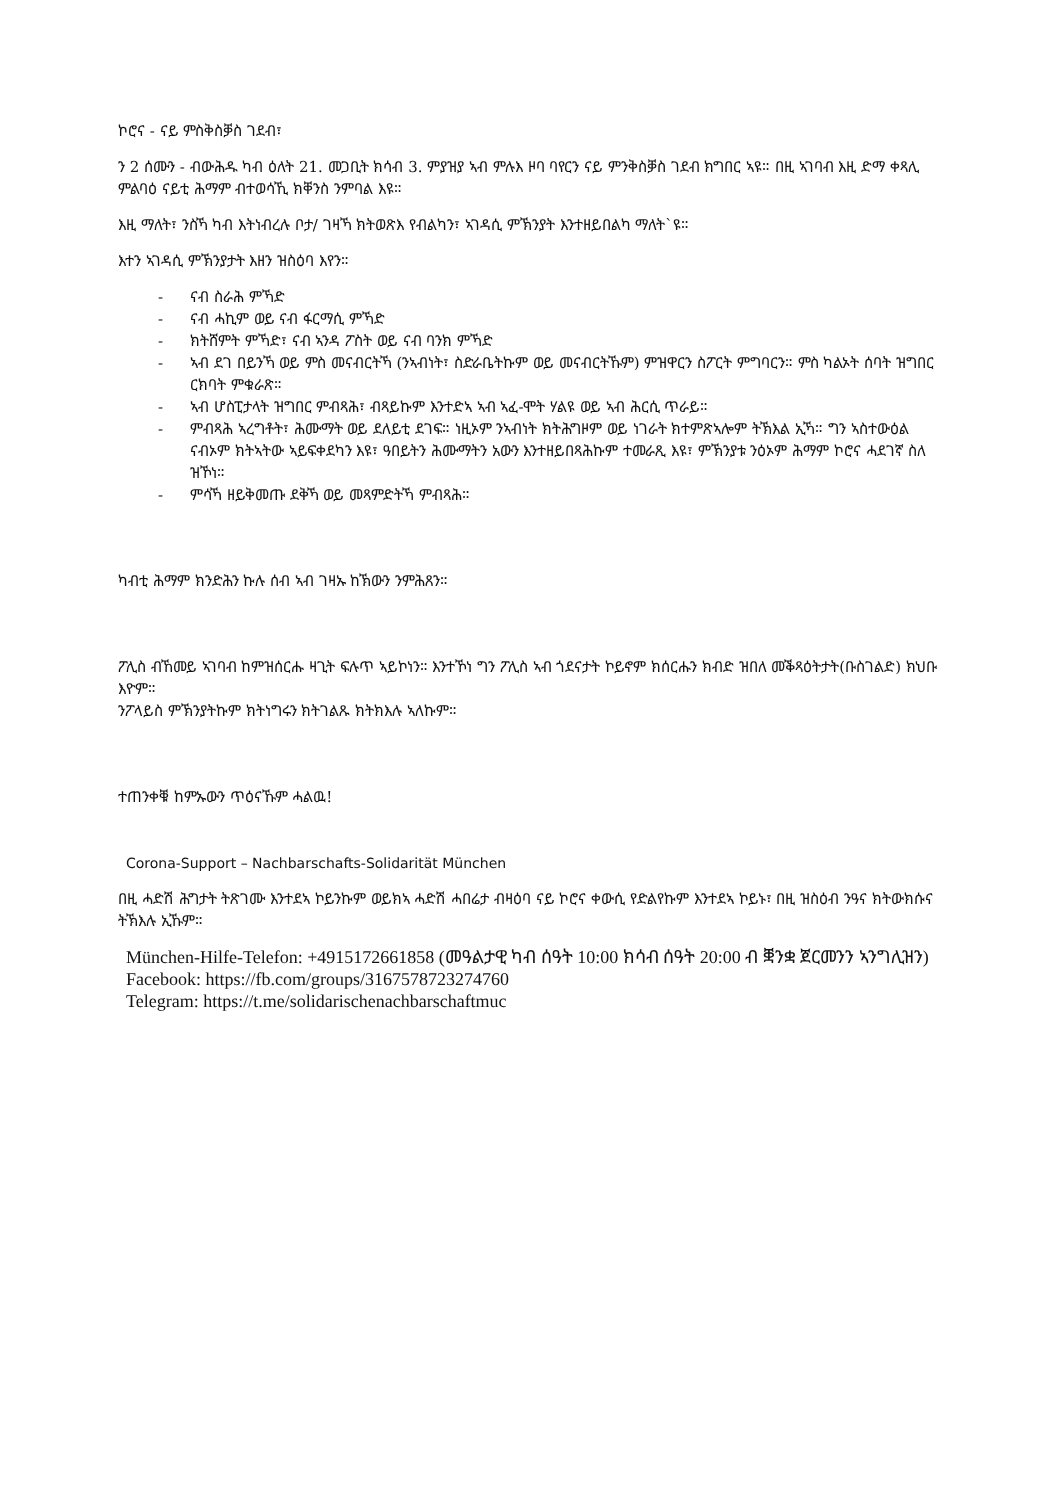ኮሮና - ናይ ምስቅስቓስ ገደብ፣
ን 2 ሰሙን - ብውሕዱ ካብ ዕለት 21. መጋቢት ክሳብ 3. ምያዝያ ኣብ ምሉእ ዞባ ባየርን ናይ ምንቅስቓስ ገደብ ክግበር ኣዩ። በዚ ኣገባብ እዚ ድማ ቀጻሊ ምልባዕ ናይቲ ሕማም ብተወሳኺ ክቐንስ ንምባል እዩ።
እዚ ማለት፣ ንስኻ ካብ እትነብረሉ ቦታ/ ገዛኻ ክትወጽእ የብልካን፣ ኣገዳሲ ምኽንያት እንተዘይበልካ ማለት`ዩ።
እተን ኣገዳሲ ምኽንያታት እዘን ዝስዕባ እየን።
- ናብ ስራሕ ምኻድ
- ናብ ሓኪም ወይ ናብ ፋርማሲ ምኻድ
- ክትሸምት ምኻድ፣ ናብ ኣንዳ ፖስት ወይ ናብ ባንክ ምኻድ
- ኣብ ደገ በይንኻ ወይ ምስ መናብርትኻ (ንኣብነት፣ ስድራቤትኩም ወይ መናብርትኹም) ምዝዋርን ስፖርት ምግባርን። ምስ ካልኦት ሰባት ዝግበር ርክባት ምቁራጽ።
- ኣብ ሆስፒታላት ዝግበር ምብጻሕ፣ ብጻይኩም እንተድኣ ኣብ ኣፈ-ሞት ሃልዩ ወይ ኣብ ሕርሲ ጥራይ።
- ምብጻሕ ኣረግቶት፣ ሕሙማት ወይ ደለይቲ ደገፍ። ነዚኦም ንኣብነት ክትሕግዞም ወይ ነገራት ክተምጽኣሎም ትኽእል ኢኻ። ግን ኣስተውዕል ናብኦም ክትኣትው ኣይፍቀደካን እዩ፣ ዓበይትን ሕሙማትን አውን እንተዘይበጻሕኩም ተመራጺ እዩ፣ ምኽንያቱ ንዕኦም ሕማም ኮሮና ሓደገኛ ስለ ዝኾነ።
- ምሳኻ ዘይቅመጡ ደቅኻ ወይ መጻምድትኻ ምብጻሕ።
ካብቲ ሕማም ክንድሕን ኩሉ ሰብ ኣብ ገዛኡ ከኽውን ንምሕጸን።
ፖሊስ ብኸመይ ኣገባብ ከምዝሰርሑ ዛጊት ፍሉጥ ኣይኮነን። እንተኾነ ግን ፖሊስ ኣብ ጎደናታት ኮይኖም ክሰርሑን ክብድ ዝበለ መቕጻዕትታት(ቡስገልድ) ክህቡ እዮም።
ንፖላይስ ምኽንያትኩም ክትነግሩን ክትገልጹ ክትክእሉ ኣለኩም።
ተጠንቀቑ ከምኡውን ጥዕናኹም ሓልዉ!
Corona-Support – Nachbarschafts-Solidarität München
በዚ ሓድሽ ሕግታት ትጽገሙ እንተደኣ ኮይንኩም ወይክኣ ሓድሽ ሓበሬታ ብዛዕባ ናይ ኮሮና ቀውሲ የድልየኩም እንተደኣ ኮይኑ፣ በዚ ዝስዕብ ንዓና ክትውክሱና ትኽእሉ ኢኹም።
München-Hilfe-Telefon: +4915172661858 (መዓልታዊ ካብ ሰዓት 10:00 ክሳብ ሰዓት 20:00 ብ ቛንቋ ጀርመንን ኣንግሊዝን)
Facebook: https://fb.com/groups/3167578723274760
Telegram: https://t.me/solidarischenachbarschaftmuc